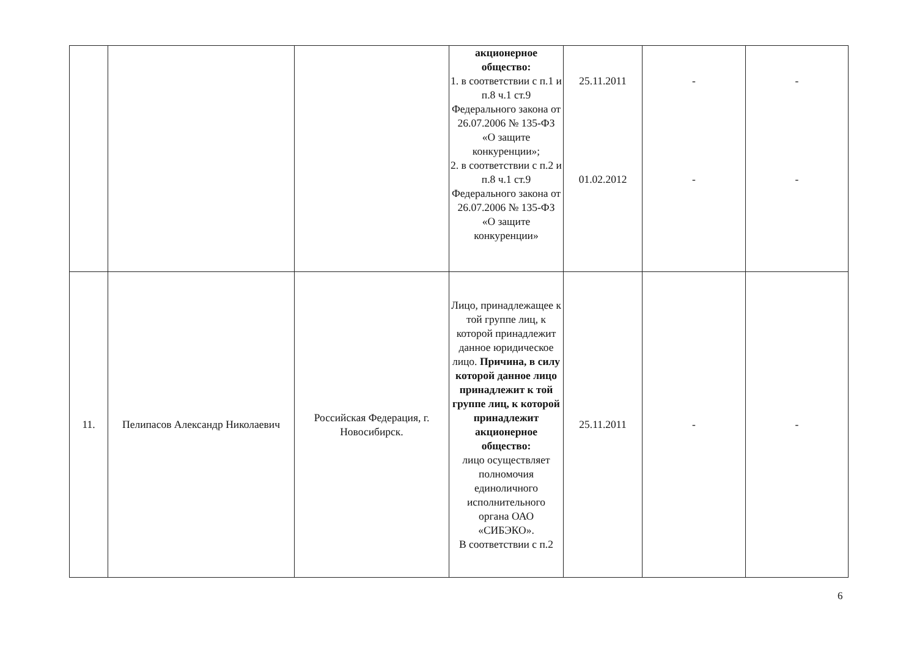| | | | акционерное общество: 1. в соответствии с п.1 и п.8 ч.1 ст.9 Федерального закона от 26.07.2006 № 135-ФЗ «О защите конкуренции»; 2. в соответствии с п.2 и п.8 ч.1 ст.9 Федерального закона от 26.07.2006 № 135-ФЗ «О защите конкуренции» | 25.11.2011 01.02.2012 | - - | - - |
| 11. | Пелипасов Александр Николаевич | Российская Федерация, г. Новосибирск. | Лицо, принадлежащее к той группе лиц, к которой принадлежит данное юридическое лицо. Причина, в силу которой данное лицо принадлежит к той группе лиц, к которой принадлежит акционерное общество: лицо осуществляет полномочия единоличного исполнительного органа ОАО «СИБЭКО». В соответствии с п.2 | 25.11.2011 | - | - |
6